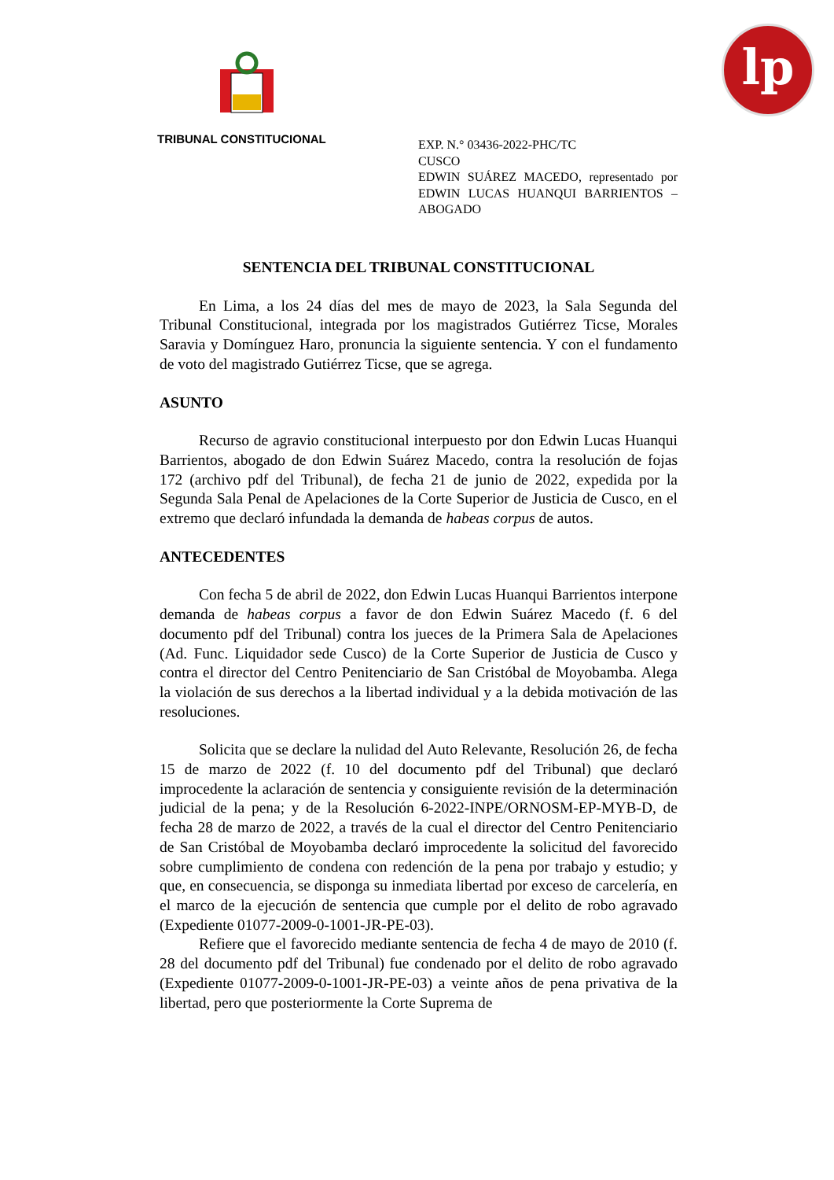lp
TRIBUNAL CONSTITUCIONAL
EXP. N.° 03436-2022-PHC/TC
CUSCO
EDWIN SUÁREZ MACEDO, representado por EDWIN LUCAS HUANQUI BARRIENTOS – ABOGADO
SENTENCIA DEL TRIBUNAL CONSTITUCIONAL
En Lima, a los 24 días del mes de mayo de 2023, la Sala Segunda del Tribunal Constitucional, integrada por los magistrados Gutiérrez Ticse, Morales Saravia y Domínguez Haro, pronuncia la siguiente sentencia. Y con el fundamento de voto del magistrado Gutiérrez Ticse, que se agrega.
ASUNTO
Recurso de agravio constitucional interpuesto por don Edwin Lucas Huanqui Barrientos, abogado de don Edwin Suárez Macedo, contra la resolución de fojas 172 (archivo pdf del Tribunal), de fecha 21 de junio de 2022, expedida por la Segunda Sala Penal de Apelaciones de la Corte Superior de Justicia de Cusco, en el extremo que declaró infundada la demanda de habeas corpus de autos.
ANTECEDENTES
Con fecha 5 de abril de 2022, don Edwin Lucas Huanqui Barrientos interpone demanda de habeas corpus a favor de don Edwin Suárez Macedo (f. 6 del documento pdf del Tribunal) contra los jueces de la Primera Sala de Apelaciones (Ad. Func. Liquidador sede Cusco) de la Corte Superior de Justicia de Cusco y contra el director del Centro Penitenciario de San Cristóbal de Moyobamba. Alega la violación de sus derechos a la libertad individual y a la debida motivación de las resoluciones.
Solicita que se declare la nulidad del Auto Relevante, Resolución 26, de fecha 15 de marzo de 2022 (f. 10 del documento pdf del Tribunal) que declaró improcedente la aclaración de sentencia y consiguiente revisión de la determinación judicial de la pena; y de la Resolución 6-2022-INPE/ORNOSM-EP-MYB-D, de fecha 28 de marzo de 2022, a través de la cual el director del Centro Penitenciario de San Cristóbal de Moyobamba declaró improcedente la solicitud del favorecido sobre cumplimiento de condena con redención de la pena por trabajo y estudio; y que, en consecuencia, se disponga su inmediata libertad por exceso de carcelería, en el marco de la ejecución de sentencia que cumple por el delito de robo agravado (Expediente 01077-2009-0-1001-JR-PE-03).
Refiere que el favorecido mediante sentencia de fecha 4 de mayo de 2010 (f. 28 del documento pdf del Tribunal) fue condenado por el delito de robo agravado (Expediente 01077-2009-0-1001-JR-PE-03) a veinte años de pena privativa de la libertad, pero que posteriormente la Corte Suprema de